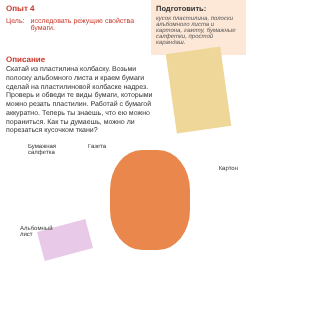Опыт 4
Цель: исследовать режущие свойства бумаги.
Подготовить:
кусок пластилина, полоски альбомного листа и картона, газету, бумажные салфетки, простой карандаш.
Описание
Скатай из пластилина колбаску. Возьми полоску альбомного листа и краем бумаги сделай на пластилиновой колбаске надрез. Проверь и обведи те виды бумаги, которыми можно резать пластилин. Работай с бумагой аккуратно. Теперь ты знаешь, что ею можно пораниться. Как ты думаешь, можно ли порезаться кусочком ткани?
Бумажная
салфетка
Газета
Картон
Альбомный
лист